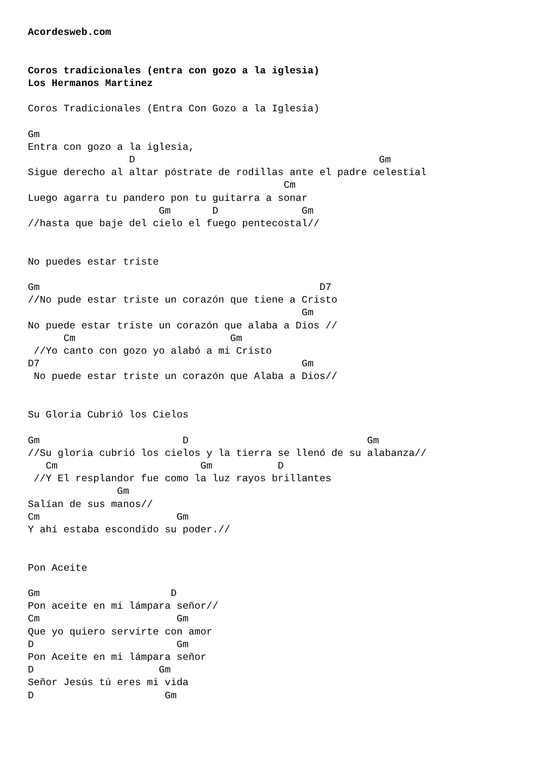Acordesweb.com


Coros tradicionales (entra con gozo a la iglesia)
Los Hermanos Martinez

Coros Tradicionales (Entra Con Gozo a la Iglesia)

Gm
Entra con gozo a la iglesia,
                 D                                         Gm
Sigue derecho al altar póstrate de rodillas ante el padre celestial
                                           Cm
Luego agarra tu pandero pon tu guitarra a sonar
                      Gm       D              Gm
//hasta que baje del cielo el fuego pentecostal//


No puedes estar triste

Gm                                               D7
//No pude estar triste un corazón que tiene a Cristo
                                              Gm
No puede estar triste un corazón que alaba a Dios //
      Cm                          Gm
 //Yo canto con gozo yo alabó a mi Cristo
D7                                            Gm
 No puede estar triste un corazón que Alaba a Dios//


Su Gloria Cubrió los Cielos

Gm                        D                              Gm
//Su gloria cubrió los cielos y la tierra se llenó de su alabanza//
   Cm                        Gm           D
 //Y El resplandor fue como la luz rayos brillantes
               Gm
Salían de sus manos//
Cm                       Gm
Y ahí estaba escondido su poder.//


Pon Aceite

Gm                      D
Pon aceite en mi lámpara señor//
Cm                       Gm
Que yo quiero servirte con amor
D                        Gm
Pon Aceite en mi lámpara señor
D                     Gm
Señor Jesús tú eres mi vida
D                      Gm